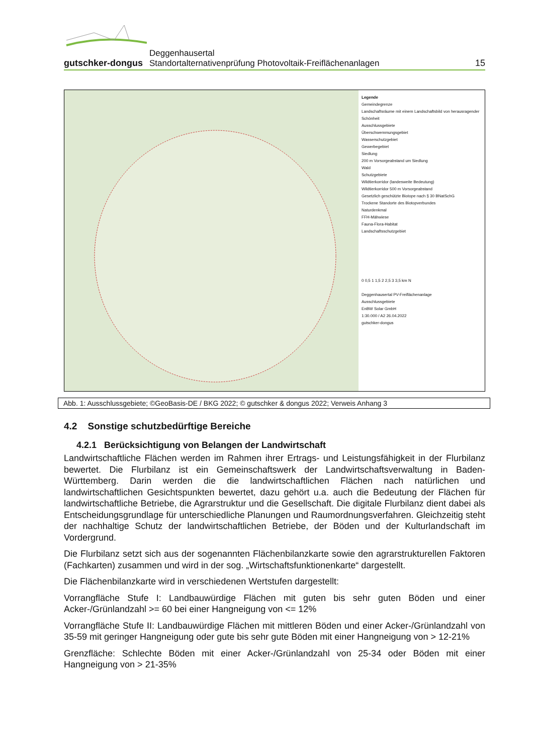gutschker-dongus
Deggenhausertal
Standortalternativenprüfung Photovoltaik-Freiflächenanlagen
15
Legende
Gemeindegrenze
Landschaftsräume mit einem Landschaftsbild von herausragender Schönheit
Ausschlussgebiete
Überschwemmungsgebiet
Wasserschutzgebiet
Gewerbegebiet
Siedlung
200 m Vorsorgeabstand um Siedlung
Wald
Schutzgebiete
Wildtierkorridor (landesweite Bedeutung)
Wildtierkorridor 500 m Vorsorgeabstand
Gesetzlich geschützte Biotope nach § 30 BNatSchG
Trockene Standorte des Biotopverbundes
Naturdenkmal
FFH-Mähwiese
Fauna-Flora-Habitat
Landschaftsschutzgebiet
0 0,5 1 1,5 2 2,5 3 3,5 km N
Deggenhausertal PV-Freiflächenanlage
Ausschlussgebiete
EnBW Solar GmbH
1:30.000 / A2 26.04.2022
gutschker-dongus
Abb. 1: Ausschlussgebiete; ©GeoBasis-DE / BKG 2022; © gutschker & dongus 2022; Verweis Anhang 3
4.2 Sonstige schutzbedürftige Bereiche
4.2.1 Berücksichtigung von Belangen der Landwirtschaft
Landwirtschaftliche Flächen werden im Rahmen ihrer Ertrags- und Leistungsfähigkeit in der Flurbilanz bewertet. Die Flurbilanz ist ein Gemeinschaftswerk der Landwirtschaftsverwaltung in Baden-Württemberg. Darin werden die die landwirtschaftlichen Flächen nach natürlichen und landwirtschaftlichen Gesichtspunkten bewertet, dazu gehört u.a. auch die Bedeutung der Flächen für landwirtschaftliche Betriebe, die Agrarstruktur und die Gesellschaft. Die digitale Flurbilanz dient dabei als Entscheidungsgrundlage für unterschiedliche Planungen und Raumordnungsverfahren. Gleichzeitig steht der nachhaltige Schutz der landwirtschaftlichen Betriebe, der Böden und der Kulturlandschaft im Vordergrund.
Die Flurbilanz setzt sich aus der sogenannten Flächenbilanzkarte sowie den agrarstrukturellen Faktoren (Fachkarten) zusammen und wird in der sog. „Wirtschaftsfunktionenkarte“ dargestellt.
Die Flächenbilanzkarte wird in verschiedenen Wertstufen dargestellt:
Vorrangfläche Stufe I: Landbauwürdige Flächen mit guten bis sehr guten Böden und einer Acker-/Grünlandzahl >= 60 bei einer Hangneigung von <= 12%
Vorrangfläche Stufe II: Landbauwürdige Flächen mit mittleren Böden und einer Acker-/Grünlandzahl von 35-59 mit geringer Hangneigung oder gute bis sehr gute Böden mit einer Hangneigung von > 12-21%
Grenzfläche: Schlechte Böden mit einer Acker-/Grünlandzahl von 25-34 oder Böden mit einer Hangneigung von > 21-35%